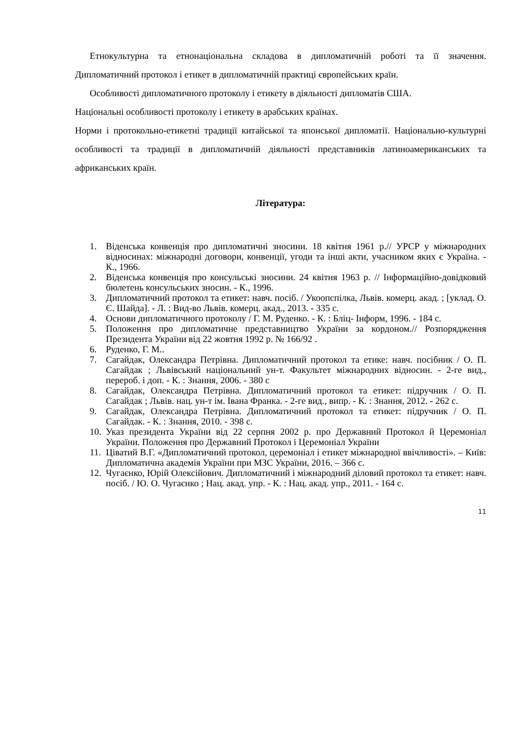Етнокультурна та етнонаціональна складова в дипломатичній роботі та її значення. Дипломатичний протокол і етикет в дипломатичній практиці європейських країн.
Особливості дипломатичного протоколу і етикету в діяльності дипломатів США.
Національні особливості протоколу і етикету в арабських країнах.
Норми і протокольно-етикетні традиції китайської та японської дипломатії. Національно-культурні особливості та традиції в дипломатичній діяльності представників латиноамериканських та африканських країн.
Література:
1. Віденська конвенція про дипломатичні зносини. 18 квітня 1961 р.// УРСР у міжнародних відносинах: міжнародні договори, конвенції, угоди та інші акти, учасником яких є Україна. - К., 1966.
2. Віденська конвенція про консульські зносини. 24 квітня 1963 р. // Інформаційно-довідковий бюлетень консульських зносин. - К., 1996.
3. Дипломатичний протокол та етикет: навч. посіб. / Укоопспілка, Львів. комерц. акад. ; [уклад. О. Є. Шайда]. - Л. : Вид-во Львів. комерц. акад., 2013. - 335 с.
4. Основи дипломатичного протоколу / Г. М. Руденко. - К. : Бліц- Інформ, 1996. - 184 с.
5. Положення про дипломатичне представництво України за кордоном.// Розпорядження Президента України від 22 жовтня 1992 р. № 166/92 .
6. Руденко, Г. М..
7. Сагайдак, Олександра Петрівна. Дипломатичний протокол та етике: навч. посібник / О. П. Сагайдак ; Львівський національний ун-т. Факультет міжнародних відносин. - 2-ге вид., перероб. і доп. - К. : Знання, 2006. - 380 с
8. Сагайдак, Олександра Петрівна. Дипломатичний протокол та етикет: підручник / О. П. Сагайдак ; Львів. нац. ун-т ім. Івана Франка. - 2-ге вид., випр. - К. : Знання, 2012. - 262 с.
9. Сагайдак, Олександра Петрівна. Дипломатичний протокол та етикет: підручник / О. П. Сагайдак. - К. : Знання, 2010. - 398 с.
10. Указ президента України від 22 серпня 2002 р. про Державний Протокол й Церемоніал України. Положення про Державний Протокол і Церемоніал України
11. Ціватий В.Г. «Дипломатичний протокол, церемоніал і етикет міжнародної ввічливості». – Київ: Дипломатична академія України при МЗС України, 2016. – 366 с.
12. Чугаєнко, Юрій Олексійович. Дипломатичний і міжнародний діловий протокол та етикет: навч. посіб. / Ю. О. Чугаєнко ; Нац. акад. упр. - К. : Нац. акад. упр., 2011. - 164 с.
11